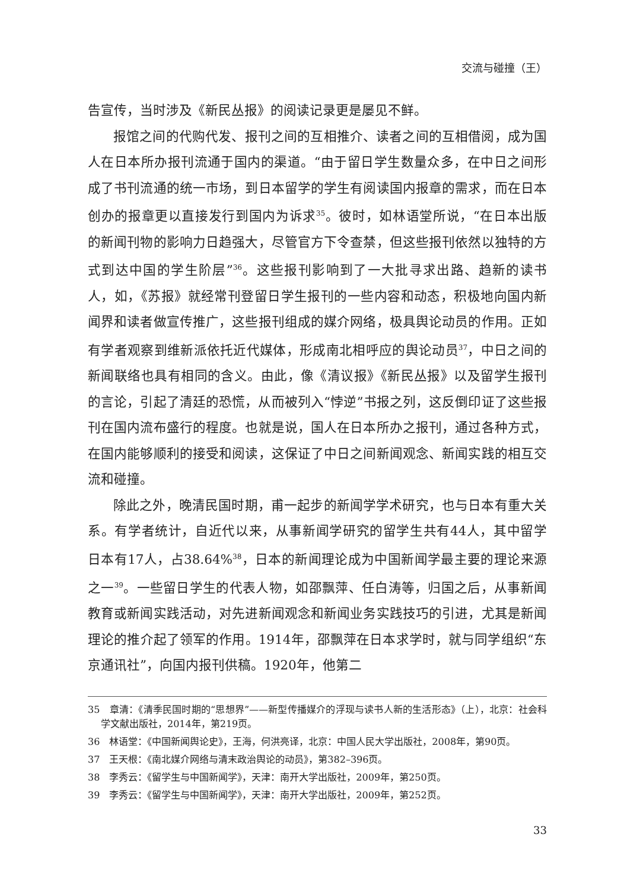交流与碰撞（王）
告宣传，当时涉及《新民丛报》的阅读记录更是屡见不鲜。
报馆之间的代购代发、报刊之间的互相推介、读者之间的互相借阅，成为国人在日本所办报刊流通于国内的渠道。“由于留日学生数量众多，在中日之间形成了书刊流通的统一市场，到日本留学的学生有阅读国内报章的需求，而在日本创办的报章更以直接发行到国内为诉求<sup>35</sup>。彼时，如林语堂所说，“在日本出版的新闻刊物的影响力日趋强大，尽管官方下令查禁，但这些报刊依然以独特的方式到达中国的学生阶层”<sup>36</sup>。这些报刊影响到了一大批寻求出路、趋新的读书人，如，《苏报》就经常刊登留日学生报刊的一些内容和动态，积极地向国内新闻界和读者做宣传推广，这些报刊组成的媒介网络，极具舆论动员的作用。正如有学者观察到维新派依托近代媒体，形成南北相呼应的舆论动员<sup>37</sup>，中日之间的新闻联络也具有相同的含义。由此，像《清议报》《新民丛报》以及留学生报刊的言论，引起了清廷的恐慌，从而被列入“悖逆”书报之列，这反倒印证了这些报刊在国内流布盛行的程度。也就是说，国人在日本所办之报刊，通过各种方式，在国内能够顺利的接受和阅读，这保证了中日之间新闻观念、新闻实践的相互交流和碰撞。
除此之外，晚清民国时期，甫一起步的新闻学学术研究，也与日本有重大关系。有学者统计，自近代以来，从事新闻学研究的留学生共有44人，其中留学日本有17人，占38.64%<sup>38</sup>，日本的新闻理论成为中国新闻学最主要的理论来源之一<sup>39</sup>。一些留日学生的代表人物，如邵飘萍、任白涛等，归国之后，从事新闻教育或新闻实践活动，对先进新闻观念和新闻业务实践技巧的引进，尤其是新闻理论的推介起了领军的作用。1914年，邵飘萍在日本求学时，就与同学组织“东京通讯社”，向国内报刊供稿。1920年，他第二
35　章清：《清季民国时期的“思想界”——新型传播媒介的浮现与读书人新的生活形态》（上），北京：社会科学文献出版社，2014年，第219页。
36　林语堂：《中国新闻舆论史》，王海，何洪亮译，北京：中国人民大学出版社，2008年，第90页。
37　王天根：《南北媒介网络与清末政治舆论的动员》，第382–396页。
38　李秀云：《留学生与中国新闻学》，天津：南开大学出版社，2009年，第250页。
39　李秀云：《留学生与中国新闻学》，天津：南开大学出版社，2009年，第252页。
33